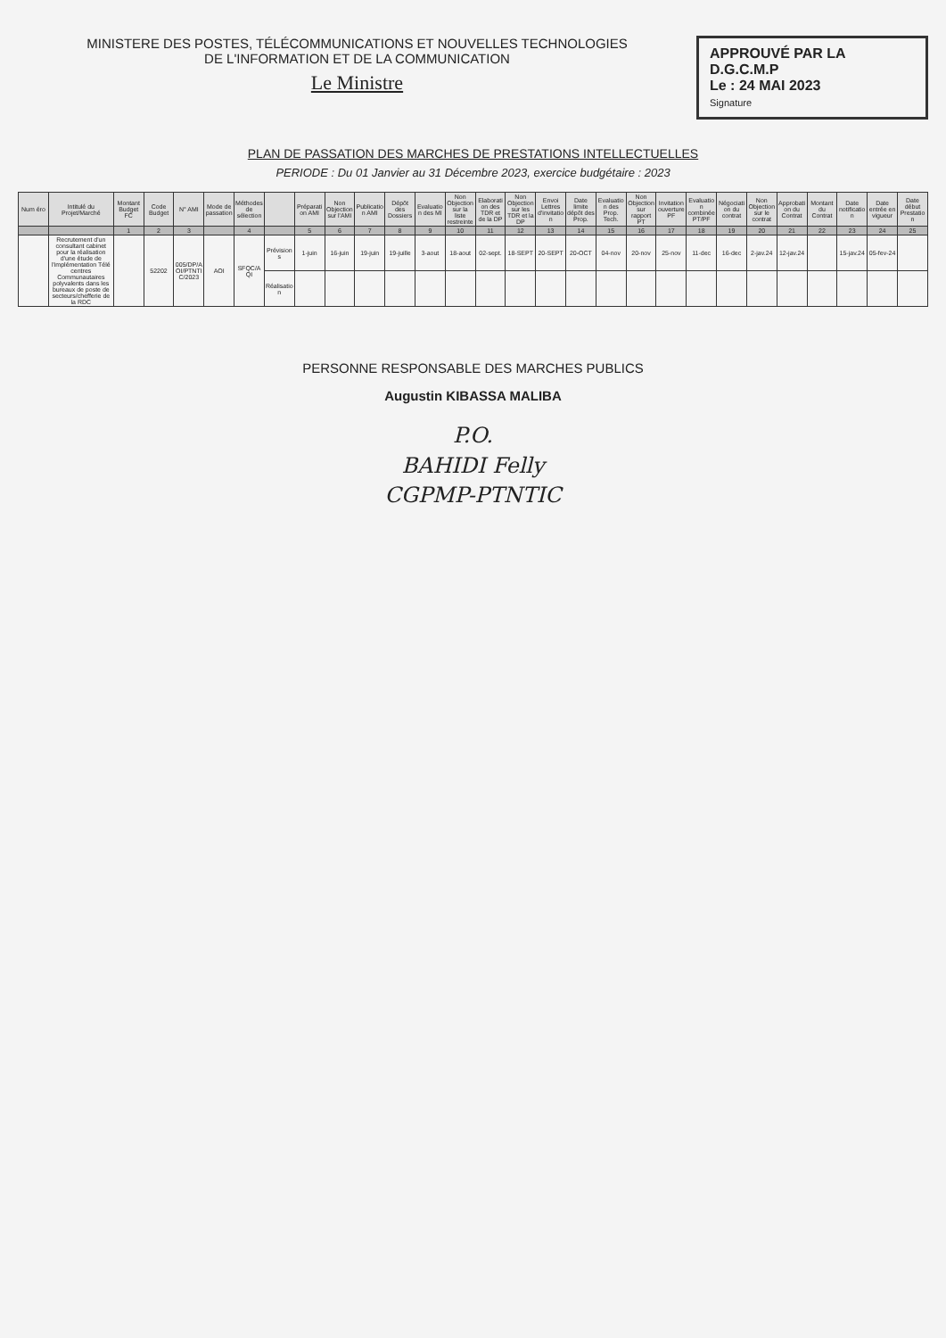MINISTERE DES POSTES, TÉLÉCOMMUNICATIONS ET NOUVELLES TECHNOLOGIES
DE L'INFORMATION ET DE LA COMMUNICATION
Le Ministre
APPROUVÉ PAR LA
D.G.C.M.P
Le : 24 MAI 2023
Signature
PLAN DE PASSATION DES MARCHES DE PRESTATIONS INTELLECTUELLES
PERIODE : Du 01 Janvier au 31 Décembre 2023, exercice budgétaire : 2023
| Num éro | Intitulé du Projet/Marché | Montant Budget FC | Code Budget | N° AMI | Mode de passation | Méthodes de sélection | | Préparation AMI | Non Objection sur l'AMI | Publication AMI | Dépôt des Dossiers | Evaluation des MI | Non Objection sur la liste restreinte | Elaboration des TDR et de la DP | Non Objection sur les TDR et la DP | Envoi Lettres d'invitation | Date limite dépôt des Prop. | Evaluation des Prop. Tech. | Non Objection sur rapport PT | Invitation ouverture PF | Evaluation combinée PT/PF | Négociation du contrat | Non Objection sur le contrat | Approbation du Contrat | Montant du Contrat | Date notification | Date entrée en vigueur | Date début Prestation |
| --- | --- | --- | --- | --- | --- | --- | --- | --- | --- | --- | --- | --- | --- | --- | --- | --- | --- | --- | --- | --- | --- | --- | --- | --- | --- | --- | --- | --- |
| | | 1 | 2 | 3 | | 4 | | 5 | 6 | 7 | 8 | 9 | 10 | 11 | 12 | 13 | 14 | 15 | 16 | 17 | 18 | 19 | 20 | 21 | 22 | 23 | 24 | 25 |
| | Recrutement d'un consultant cabinet pour la réalisation d'une étude de l'implémentation Télé centres Communautaires polyvalents dans les bureaux de poste de secteurs/chefferie de la RDC | | 52202 | 005/DP/AOI/PTNTIC/2023 | AOI | SFQC/AQI | Prévisions | 1-juin | 16-juin | 19-juin | 19-juille | 3-aout | 18-aout | 02-sept. | 18-SEPT | 20-SEPT | 20-OCT | 04-nov | 20-nov | 25-nov | 11-dec | 16-dec | 2-jav.24 | 12-jav.24 | | 15-jav.24 | 05-fev-24 | |
| | | | | | | | Réalisation | | | | | | | | | | | | | | | | | | | | | |
PERSONNE RESPONSABLE DES MARCHES PUBLICS
Augustin KIBASSA MALIBA
P.O.
BAHIDI Felly
CGPMP-PTNTIC